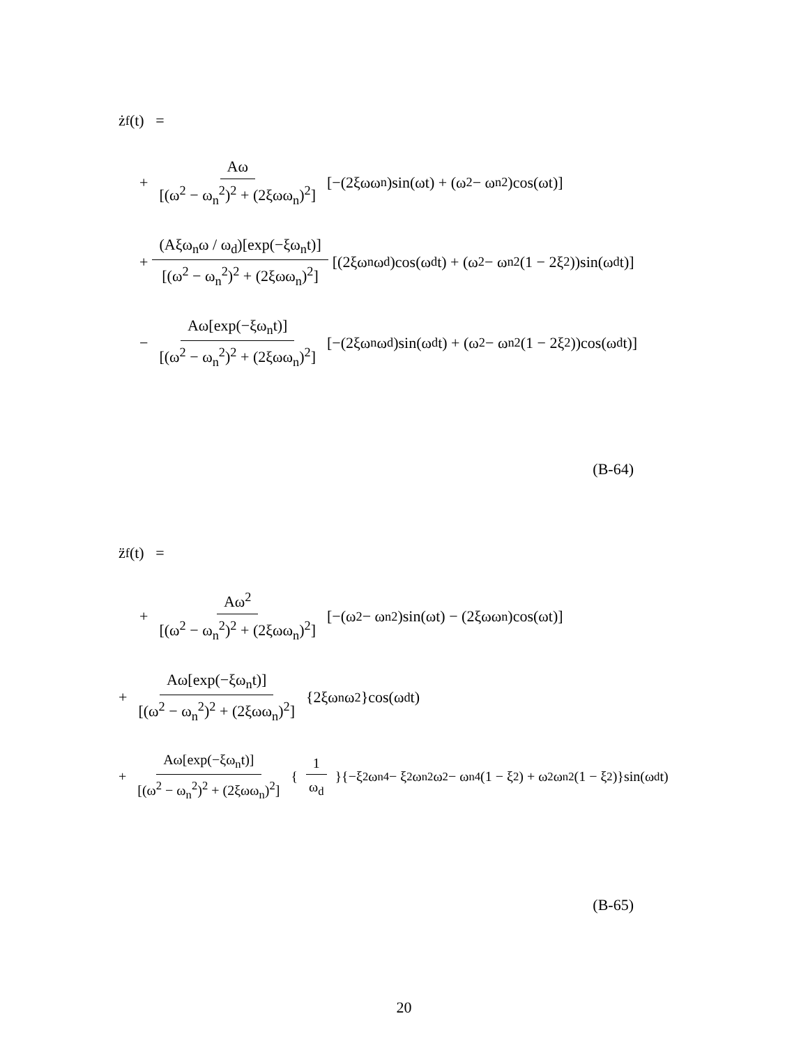ż<sub>f</sub>(t) =
+ Aω [(ω<sup>2</sup> − ω<sub>n</sub><sup>2</sup>)<sup>2</sup> + (2ξωω<sub>n</sub>)<sup>2</sup>] [−(2ξωω<sub>n</sub>)sin(ωt) + (ω<sup>2</sup> − ω<sub>n</sub><sup>2</sup>)cos(ωt)]
+ (Aξω<sub>n</sub>ω / ω<sub>d</sub>)[exp(−ξω<sub>n</sub>t)] [(ω<sup>2</sup> − ω<sub>n</sub><sup>2</sup>)<sup>2</sup> + (2ξωω<sub>n</sub>)<sup>2</sup>] [(2ξω<sub>n</sub>ω<sub>d</sub>)cos(ω<sub>d</sub>t) + (ω<sup>2</sup> − ω<sub>n</sub><sup>2</sup>(1 − 2ξ<sup>2</sup>))sin(ω<sub>d</sub>t)]
− Aω[exp(−ξω<sub>n</sub>t)] [(ω<sup>2</sup> − ω<sub>n</sub><sup>2</sup>)<sup>2</sup> + (2ξωω<sub>n</sub>)<sup>2</sup>] [−(2ξω<sub>n</sub>ω<sub>d</sub>)sin(ω<sub>d</sub>t) + (ω<sup>2</sup> − ω<sub>n</sub><sup>2</sup>(1 − 2ξ<sup>2</sup>))cos(ω<sub>d</sub>t)]
(B-64)
z̈<sub>f</sub>(t) =
+ Aω<sup>2</sup> [(ω<sup>2</sup> − ω<sub>n</sub><sup>2</sup>)<sup>2</sup> + (2ξωω<sub>n</sub>)<sup>2</sup>] [−(ω<sup>2</sup> − ω<sub>n</sub><sup>2</sup>)sin(ωt) − (2ξωω<sub>n</sub>)cos(ωt)]
+ Aω[exp(−ξω<sub>n</sub>t)] [(ω<sup>2</sup> − ω<sub>n</sub><sup>2</sup>)<sup>2</sup> + (2ξωω<sub>n</sub>)<sup>2</sup>] {2ξω<sub>n</sub>ω<sup>2</sup>}cos(ω<sub>d</sub>t)
+ Aω[exp(−ξω<sub>n</sub>t)] [(ω<sup>2</sup> − ω<sub>n</sub><sup>2</sup>)<sup>2</sup> + (2ξωω<sub>n</sub>)<sup>2</sup>] { 1 ω<sub>d</sub> }{−ξ<sup>2</sup>ω<sub>n</sub><sup>4</sup> − ξ<sup>2</sup>ω<sub>n</sub><sup>2</sup>ω<sup>2</sup> − ω<sub>n</sub><sup>4</sup>(1 − ξ<sup>2</sup>) + ω<sup>2</sup>ω<sub>n</sub><sup>2</sup>(1 − ξ<sup>2</sup>)}sin(ω<sub>d</sub>t)
(B-65)
20